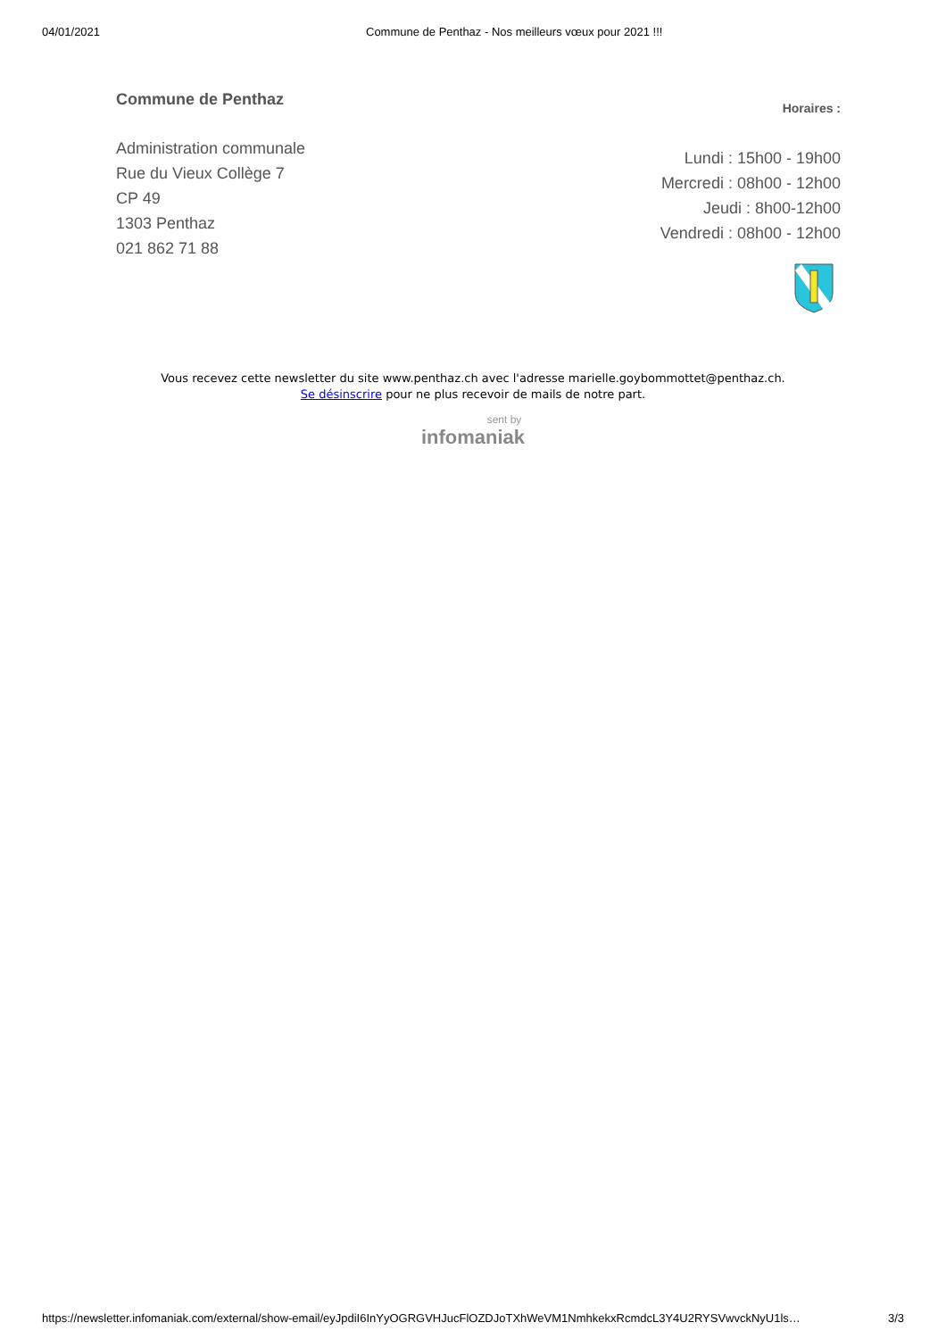04/01/2021 Commune de Penthaz - Nos meilleurs vœux pour 2021 !!!
Commune de Penthaz
Administration communale
Rue du Vieux Collège 7
CP 49
1303 Penthaz
021 862 71 88
Horaires :
Lundi : 15h00 - 19h00
Mercredi : 08h00 - 12h00
Jeudi : 8h00-12h00
Vendredi : 08h00 - 12h00
Vous recevez cette newsletter du site www.penthaz.ch avec l'adresse marielle.goybommottet@penthaz.ch.
Se désinscrire pour ne plus recevoir de mails de notre part.
sent by
infomaniak
https://newsletter.infomaniak.com/external/show-email/eyJpdiI6InYyOGRGVHJucFlOZDJoTXhWeVM1NmhkekxRcmdcL3Y4U2RYSVwvckNyU1ls… 3/3